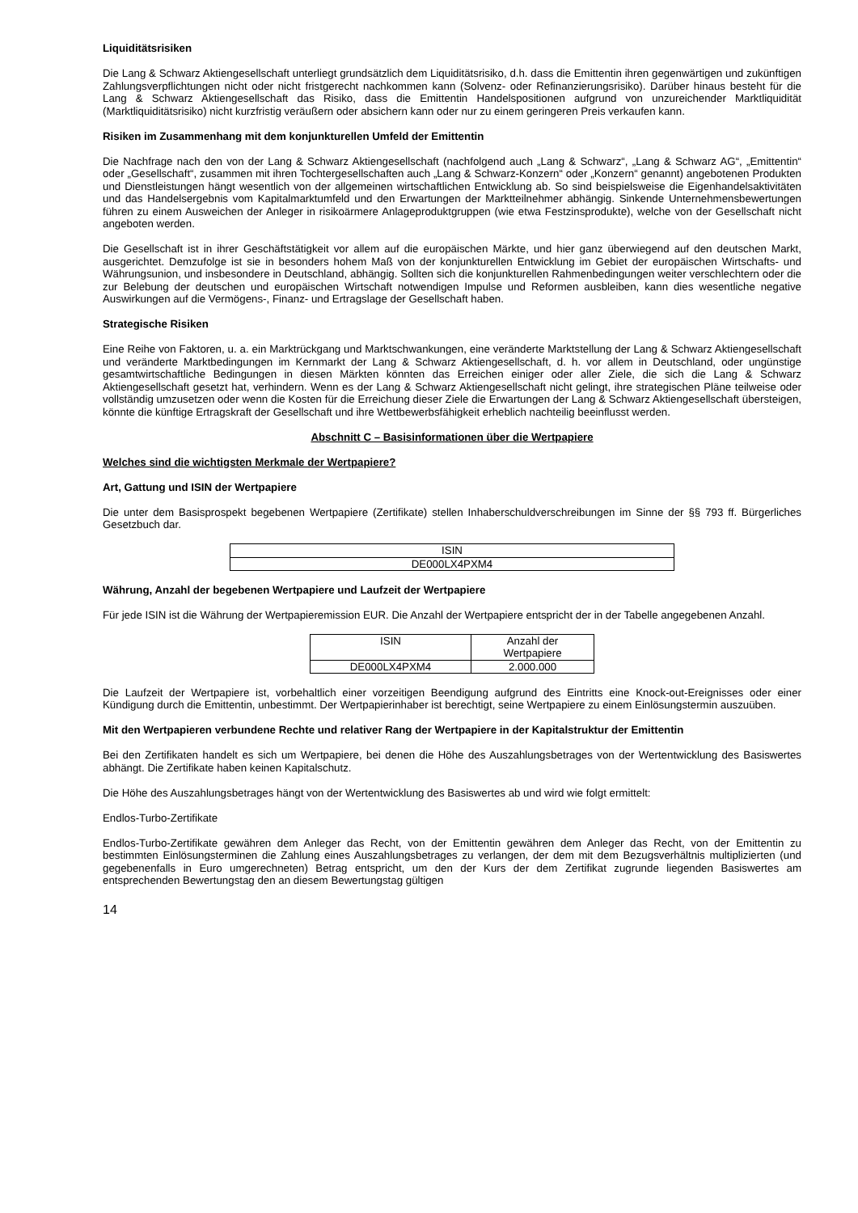Liquiditätsrisiken
Die Lang & Schwarz Aktiengesellschaft unterliegt grundsätzlich dem Liquiditätsrisiko, d.h. dass die Emittentin ihren gegenwärtigen und zukünftigen Zahlungsverpflichtungen nicht oder nicht fristgerecht nachkommen kann (Solvenz- oder Refinanzierungsrisiko). Darüber hinaus besteht für die Lang & Schwarz Aktiengesellschaft das Risiko, dass die Emittentin Handelspositionen aufgrund von unzureichender Marktliquidität (Marktliquiditätsrisiko) nicht kurzfristig veräußern oder absichern kann oder nur zu einem geringeren Preis verkaufen kann.
Risiken im Zusammenhang mit dem konjunkturellen Umfeld der Emittentin
Die Nachfrage nach den von der Lang & Schwarz Aktiengesellschaft (nachfolgend auch „Lang & Schwarz“, „Lang & Schwarz AG“, „Emittentin“ oder „Gesellschaft“, zusammen mit ihren Tochtergesellschaften auch „Lang & Schwarz-Konzern“ oder „Konzern“ genannt) angebotenen Produkten und Dienstleistungen hängt wesentlich von der allgemeinen wirtschaftlichen Entwicklung ab. So sind beispielsweise die Eigenhandelsaktivitäten und das Handelsergebnis vom Kapitalmarktumfeld und den Erwartungen der Marktteilnehmer abhängig. Sinkende Unternehmensbewertungen führen zu einem Ausweichen der Anleger in risikoärmere Anlageproduktgruppen (wie etwa Festzinsprodukte), welche von der Gesellschaft nicht angeboten werden.
Die Gesellschaft ist in ihrer Geschäftstätigkeit vor allem auf die europäischen Märkte, und hier ganz überwiegend auf den deutschen Markt, ausgerichtet. Demzufolge ist sie in besonders hohem Maß von der konjunkturellen Entwicklung im Gebiet der europäischen Wirtschafts- und Währungsunion, und insbesondere in Deutschland, abhängig. Sollten sich die konjunkturellen Rahmenbedingungen weiter verschlechtern oder die zur Belebung der deutschen und europäischen Wirtschaft notwendigen Impulse und Reformen ausbleiben, kann dies wesentliche negative Auswirkungen auf die Vermögens-, Finanz- und Ertragslage der Gesellschaft haben.
Strategische Risiken
Eine Reihe von Faktoren, u. a. ein Marktrückgang und Marktschwankungen, eine veränderte Marktstellung der Lang & Schwarz Aktiengesellschaft und veränderte Marktbedingungen im Kernmarkt der Lang & Schwarz Aktiengesellschaft, d. h. vor allem in Deutschland, oder ungünstige gesamtwirtschaftliche Bedingungen in diesen Märkten könnten das Erreichen einiger oder aller Ziele, die sich die Lang & Schwarz Aktiengesellschaft gesetzt hat, verhindern. Wenn es der Lang & Schwarz Aktiengesellschaft nicht gelingt, ihre strategischen Pläne teilweise oder vollständig umzusetzen oder wenn die Kosten für die Erreichung dieser Ziele die Erwartungen der Lang & Schwarz Aktiengesellschaft übersteigen, könnte die künftige Ertragskraft der Gesellschaft und ihre Wettbewerbsfähigkeit erheblich nachteilig beeinflusst werden.
Abschnitt C – Basisinformationen über die Wertpapiere
Welches sind die wichtigsten Merkmale der Wertpapiere?
Art, Gattung und ISIN der Wertpapiere
Die unter dem Basisprospekt begebenen Wertpapiere (Zertifikate) stellen Inhaberschuldverschreibungen im Sinne der §§ 793 ff. Bürgerliches Gesetzbuch dar.
| ISIN |
| DE000LX4PXM4 |
Währung, Anzahl der begebenen Wertpapiere und Laufzeit der Wertpapiere
Für jede ISIN ist die Währung der Wertpapieremission EUR. Die Anzahl der Wertpapiere entspricht der in der Tabelle angegebenen Anzahl.
| ISIN | Anzahl der Wertpapiere |
| DE000LX4PXM4 | 2.000.000 |
Die Laufzeit der Wertpapiere ist, vorbehaltlich einer vorzeitigen Beendigung aufgrund des Eintritts eine Knock-out-Ereignisses oder einer Kündigung durch die Emittentin, unbestimmt. Der Wertpapierinhaber ist berechtigt, seine Wertpapiere zu einem Einlösungstermin auszuüben.
Mit den Wertpapieren verbundene Rechte und relativer Rang der Wertpapiere in der Kapitalstruktur der Emittentin
Bei den Zertifikaten handelt es sich um Wertpapiere, bei denen die Höhe des Auszahlungsbetrages von der Wertentwicklung des Basiswertes abhängt. Die Zertifikate haben keinen Kapitalschutz.
Die Höhe des Auszahlungsbetrages hängt von der Wertentwicklung des Basiswertes ab und wird wie folgt ermittelt:
Endlos-Turbo-Zertifikate
Endlos-Turbo-Zertifikate gewähren dem Anleger das Recht, von der Emittentin gewähren dem Anleger das Recht, von der Emittentin zu bestimmten Einlösungsterminen die Zahlung eines Auszahlungsbetrages zu verlangen, der dem mit dem Bezugsverhältnis multiplizierten (und gegebenenfalls in Euro umgerechneten) Betrag entspricht, um den der Kurs der dem Zertifikat zugrunde liegenden Basiswertes am entsprechenden Bewertungstag den an diesem Bewertungstag gültigen
14